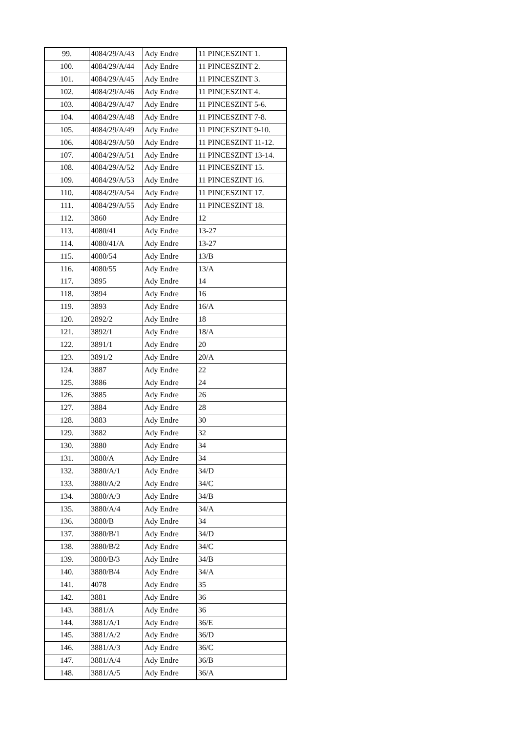| 99. | 4084/29/A/43 | Ady Endre | 11 PINCESZINT 1. |
| 100. | 4084/29/A/44 | Ady Endre | 11 PINCESZINT 2. |
| 101. | 4084/29/A/45 | Ady Endre | 11 PINCESZINT 3. |
| 102. | 4084/29/A/46 | Ady Endre | 11 PINCESZINT 4. |
| 103. | 4084/29/A/47 | Ady Endre | 11 PINCESZINT 5-6. |
| 104. | 4084/29/A/48 | Ady Endre | 11 PINCESZINT 7-8. |
| 105. | 4084/29/A/49 | Ady Endre | 11 PINCESZINT 9-10. |
| 106. | 4084/29/A/50 | Ady Endre | 11 PINCESZINT 11-12. |
| 107. | 4084/29/A/51 | Ady Endre | 11 PINCESZINT 13-14. |
| 108. | 4084/29/A/52 | Ady Endre | 11 PINCESZINT 15. |
| 109. | 4084/29/A/53 | Ady Endre | 11 PINCESZINT 16. |
| 110. | 4084/29/A/54 | Ady Endre | 11 PINCESZINT 17. |
| 111. | 4084/29/A/55 | Ady Endre | 11 PINCESZINT 18. |
| 112. | 3860 | Ady Endre | 12 |
| 113. | 4080/41 | Ady Endre | 13-27 |
| 114. | 4080/41/A | Ady Endre | 13-27 |
| 115. | 4080/54 | Ady Endre | 13/B |
| 116. | 4080/55 | Ady Endre | 13/A |
| 117. | 3895 | Ady Endre | 14 |
| 118. | 3894 | Ady Endre | 16 |
| 119. | 3893 | Ady Endre | 16/A |
| 120. | 2892/2 | Ady Endre | 18 |
| 121. | 3892/1 | Ady Endre | 18/A |
| 122. | 3891/1 | Ady Endre | 20 |
| 123. | 3891/2 | Ady Endre | 20/A |
| 124. | 3887 | Ady Endre | 22 |
| 125. | 3886 | Ady Endre | 24 |
| 126. | 3885 | Ady Endre | 26 |
| 127. | 3884 | Ady Endre | 28 |
| 128. | 3883 | Ady Endre | 30 |
| 129. | 3882 | Ady Endre | 32 |
| 130. | 3880 | Ady Endre | 34 |
| 131. | 3880/A | Ady Endre | 34 |
| 132. | 3880/A/1 | Ady Endre | 34/D |
| 133. | 3880/A/2 | Ady Endre | 34/C |
| 134. | 3880/A/3 | Ady Endre | 34/B |
| 135. | 3880/A/4 | Ady Endre | 34/A |
| 136. | 3880/B | Ady Endre | 34 |
| 137. | 3880/B/1 | Ady Endre | 34/D |
| 138. | 3880/B/2 | Ady Endre | 34/C |
| 139. | 3880/B/3 | Ady Endre | 34/B |
| 140. | 3880/B/4 | Ady Endre | 34/A |
| 141. | 4078 | Ady Endre | 35 |
| 142. | 3881 | Ady Endre | 36 |
| 143. | 3881/A | Ady Endre | 36 |
| 144. | 3881/A/1 | Ady Endre | 36/E |
| 145. | 3881/A/2 | Ady Endre | 36/D |
| 146. | 3881/A/3 | Ady Endre | 36/C |
| 147. | 3881/A/4 | Ady Endre | 36/B |
| 148. | 3881/A/5 | Ady Endre | 36/A |